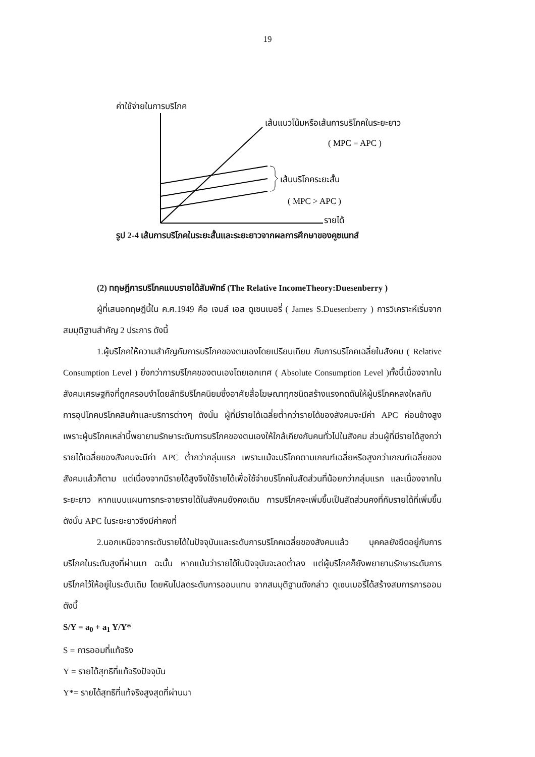19
ค่าใช้จ่ายในการบริโภค
เส้นแนวโน้มหรือเส้นการบริโภคในระยะยาว
( MPC = APC )
เส้นบริโภคระยะสั้น
( MPC > APC )
รายได้
รูป 2-4 เส้นการบริโภคในระยะสั้นและระยะยาวจากผลการศึกษาของคูซเนทส์
(2) ทฤษฎีการบริโภคแบบรายได้สัมพัทธ์ (The Relative IncomeTheory:Duesenberry )
ผู้ที่เสนอทฤษฎีนี้ใน ค.ศ.1949 คือ เจมส์ เอส ดูเซนเบอรี่ ( James S.Duesenberry ) การวิเคราะห์เริ่มจากสมมุติฐานสำคัญ 2 ประการ ดังนี้
1.ผู้บริโภคให้ความสำคัญกับการบริโภคของตนเองโดยเปรียบเทียบ กับการบริโภคเฉลี่ยในสังคม ( Relative Consumption Level ) ยิ่งกว่าการบริโภคของตนเองโดยเอกเทศ ( Absolute Consumption Level )ทั้งนี้เนื่องจากในสังคมเศรษฐกิจที่ถูกครอบงำโดยลัทธิบริโภคนิยมซึ่งอาศัยสื่อโฆษณาทุกชนิดสร้างแรงกดดันให้ผู้บริโภคหลงใหลกับการอุปโภคบริโภคสินค้าและบริการต่างๆ ดังนั้น ผู้ที่มีรายได้เฉลี่ยต่ำกว่ารายได้ของสังคมจะมีค่า APC ค่อนข้างสูง เพราะผู้บริโภคเหล่านี้พยายามรักษาระดับการบริโภคของตนเองให้ใกล้เคียงกับคนทั่วไปในสังคม ส่วนผู้ที่มีรายได้สูงกว่ารายได้เฉลี่ยของสังคมจะมีค่า APC ต่ำกว่ากลุ่มแรก เพราะแม้จะบริโภคตามเกณฑ์เฉลี่ยหรือสูงกว่าเกณฑ์เฉลี่ยของสังคมแล้วก็ตาม แต่เนื่องจากมีรายได้สูงจึงใช้รายได้เพื่อใช้จ่ายบริโภคในสัดส่วนที่น้อยกว่ากลุ่มแรก และเนื่องจากในระยะยาว หากแบบแผนการกระจายรายได้ในสังคมยังคงเดิม การบริโภคจะเพิ่มขึ้นเป็นสัดส่วนคงที่กับรายได้ที่เพิ่มขึ้น ดังนั้น APC ในระยะยาวจึงมีค่าคงที่
2.นอกเหนือจากระดับรายได้ในปัจจุบันและระดับการบริโภคเฉลี่ยของสังคมแล้ว บุคคลยังยึดอยู่กับการบริโภคในระดับสูงที่ผ่านมา ฉะนั้น หากแม้นว่ารายได้ในปัจจุบันจะลดต่ำลง แต่ผู้บริโภคก็ยังพยายามรักษาระดับการบริโภคไว้ให้อยู่ในระดับเดิม โดยหันไปลดระดับการออมแทน จากสมมุติฐานดังกล่าว ดูเซนเบอรี่ได้สร้างสมการการออม ดังนี้
S/Y = a<sub>0</sub> + a<sub>1</sub> Y/Y*
S = การออมที่แท้จริง
Y = รายได้สุทธิที่แท้จริงปัจจุบัน
Y*= รายได้สุทธิที่แท้จริงสูงสุดที่ผ่านมา